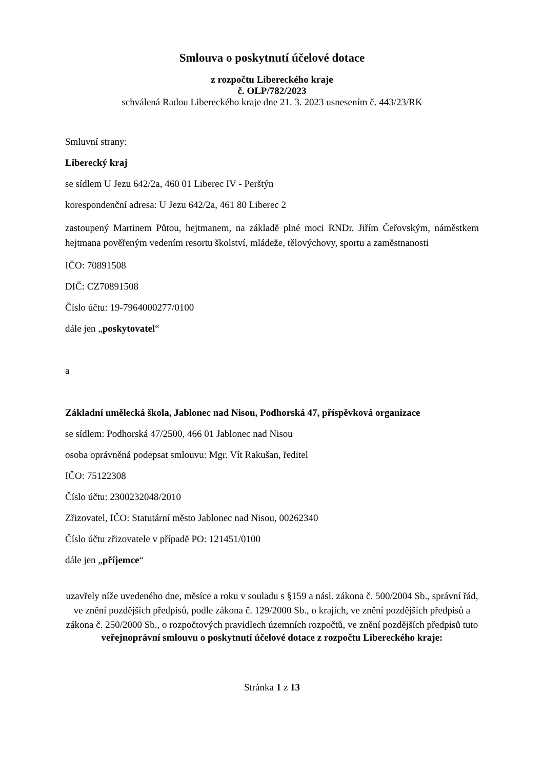Smlouva o poskytnutí účelové dotace
z rozpočtu Libereckého kraje
č. OLP/782/2023
schválená Radou Libereckého kraje dne 21. 3. 2023 usnesením č. 443/23/RK
Smluvní strany:
Liberecký kraj
se sídlem U Jezu 642/2a, 460 01 Liberec IV - Perštýn
korespondenční adresa: U Jezu 642/2a, 461 80 Liberec 2
zastoupený Martinem Půtou, hejtmanem, na základě plné moci RNDr. Jiřím Čeřovským, náměstkem hejtmana pověřeným vedením resortu školství, mládeže, tělovýchovy, sportu a zaměstnanosti
IČO: 70891508
DIČ: CZ70891508
Číslo účtu: 19-7964000277/0100
dále jen „poskytovatel“
a
Základní umělecká škola, Jablonec nad Nisou, Podhorská 47, příspěvková organizace
se sídlem: Podhorská 47/2500, 466 01 Jablonec nad Nisou
osoba oprávněná podepsat smlouvu: Mgr. Vít Rakušan, ředitel
IČO: 75122308
Číslo účtu: 2300232048/2010
Zřizovatel, IČO: Statutární město Jablonec nad Nisou, 00262340
Číslo účtu zřizovatele v případě PO: 121451/0100
dále jen „příjemce“
uzavřely níže uvedeného dne, měsíce a roku v souladu s §159 a násl. zákona č. 500/2004 Sb., správní řád, ve znění pozdějších předpisů, podle zákona č. 129/2000 Sb., o krajích, ve znění pozdějších předpisů a zákona č. 250/2000 Sb., o rozpočtových pravidlech územních rozpočtů, ve znění pozdějších předpisů tuto
veřejnoprávní smlouvu o poskytnutí účelové dotace z rozpočtu Libereckého kraje:
Stránka 1 z 13